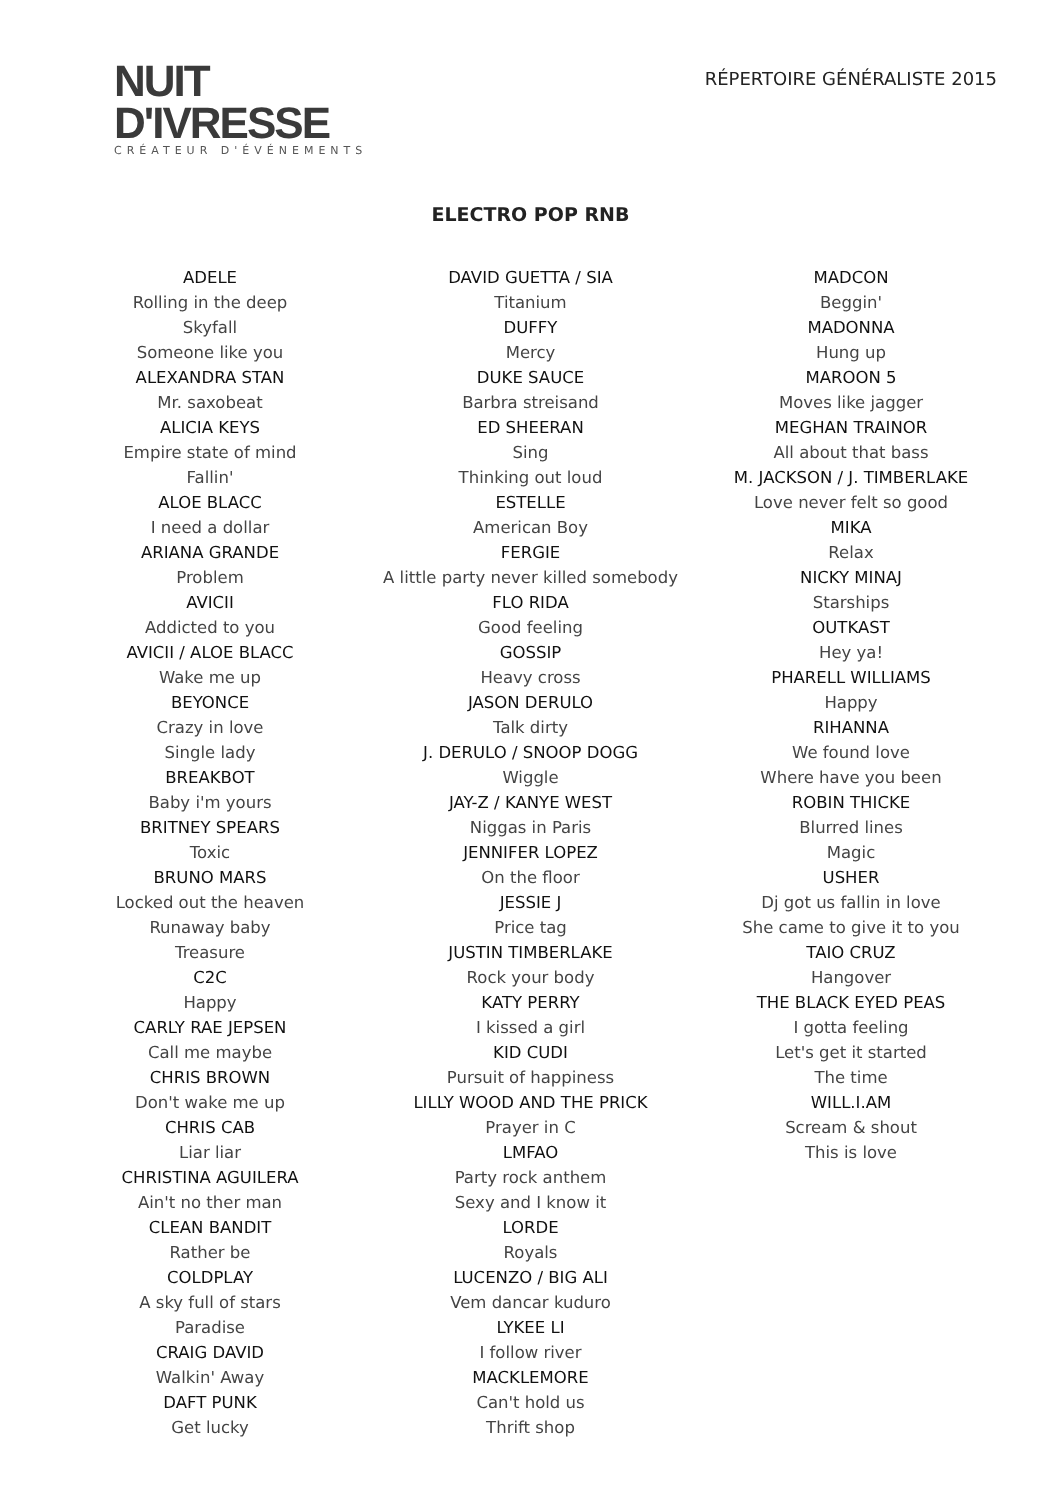NUIT
D'IVRESSE
CRÉATEUR D'ÉVÉNEMENTS
RÉPERTOIRE GÉNÉRALISTE 2015
ELECTRO POP RNB
ADELE
Rolling in the deep
Skyfall
Someone like you
ALEXANDRA STAN
Mr. saxobeat
ALICIA KEYS
Empire state of mind
Fallin'
ALOE BLACC
I need a dollar
ARIANA GRANDE
Problem
AVICII
Addicted to you
AVICII / ALOE BLACC
Wake me up
BEYONCE
Crazy in love
Single lady
BREAKBOT
Baby i'm yours
BRITNEY SPEARS
Toxic
BRUNO MARS
Locked out the heaven
Runaway baby
Treasure
C2C
Happy
CARLY RAE JEPSEN
Call me maybe
CHRIS BROWN
Don't wake me up
CHRIS CAB
Liar liar
CHRISTINA AGUILERA
Ain't no ther man
CLEAN BANDIT
Rather be
COLDPLAY
A sky full of stars
Paradise
CRAIG DAVID
Walkin' Away
DAFT PUNK
Get lucky
DAVID GUETTA / SIA
Titanium
DUFFY
Mercy
DUKE SAUCE
Barbra streisand
ED SHEERAN
Sing
Thinking out loud
ESTELLE
American Boy
FERGIE
A little party never killed somebody
FLO RIDA
Good feeling
GOSSIP
Heavy cross
JASON DERULO
Talk dirty
J. DERULO / SNOOP DOGG
Wiggle
JAY-Z / KANYE WEST
Niggas in Paris
JENNIFER LOPEZ
On the floor
JESSIE J
Price tag
JUSTIN TIMBERLAKE
Rock your body
KATY PERRY
I kissed a girl
KID CUDI
Pursuit of happiness
LILLY WOOD AND THE PRICK
Prayer in C
LMFAO
Party rock anthem
Sexy and I know it
LORDE
Royals
LUCENZO / BIG ALI
Vem dancar kuduro
LYKEE LI
I follow river
MACKLEMORE
Can't hold us
Thrift shop
MADCON
Beggin'
MADONNA
Hung up
MAROON 5
Moves like jagger
MEGHAN TRAINOR
All about that bass
M. JACKSON / J. TIMBERLAKE
Love never felt so good
MIKA
Relax
NICKY MINAJ
Starships
OUTKAST
Hey ya!
PHARELL WILLIAMS
Happy
RIHANNA
We found love
Where have you been
ROBIN THICKE
Blurred lines
Magic
USHER
Dj got us fallin in love
She came to give it to you
TAIO CRUZ
Hangover
THE BLACK EYED PEAS
I gotta feeling
Let's get it started
The time
WILL.I.AM
Scream & shout
This is love